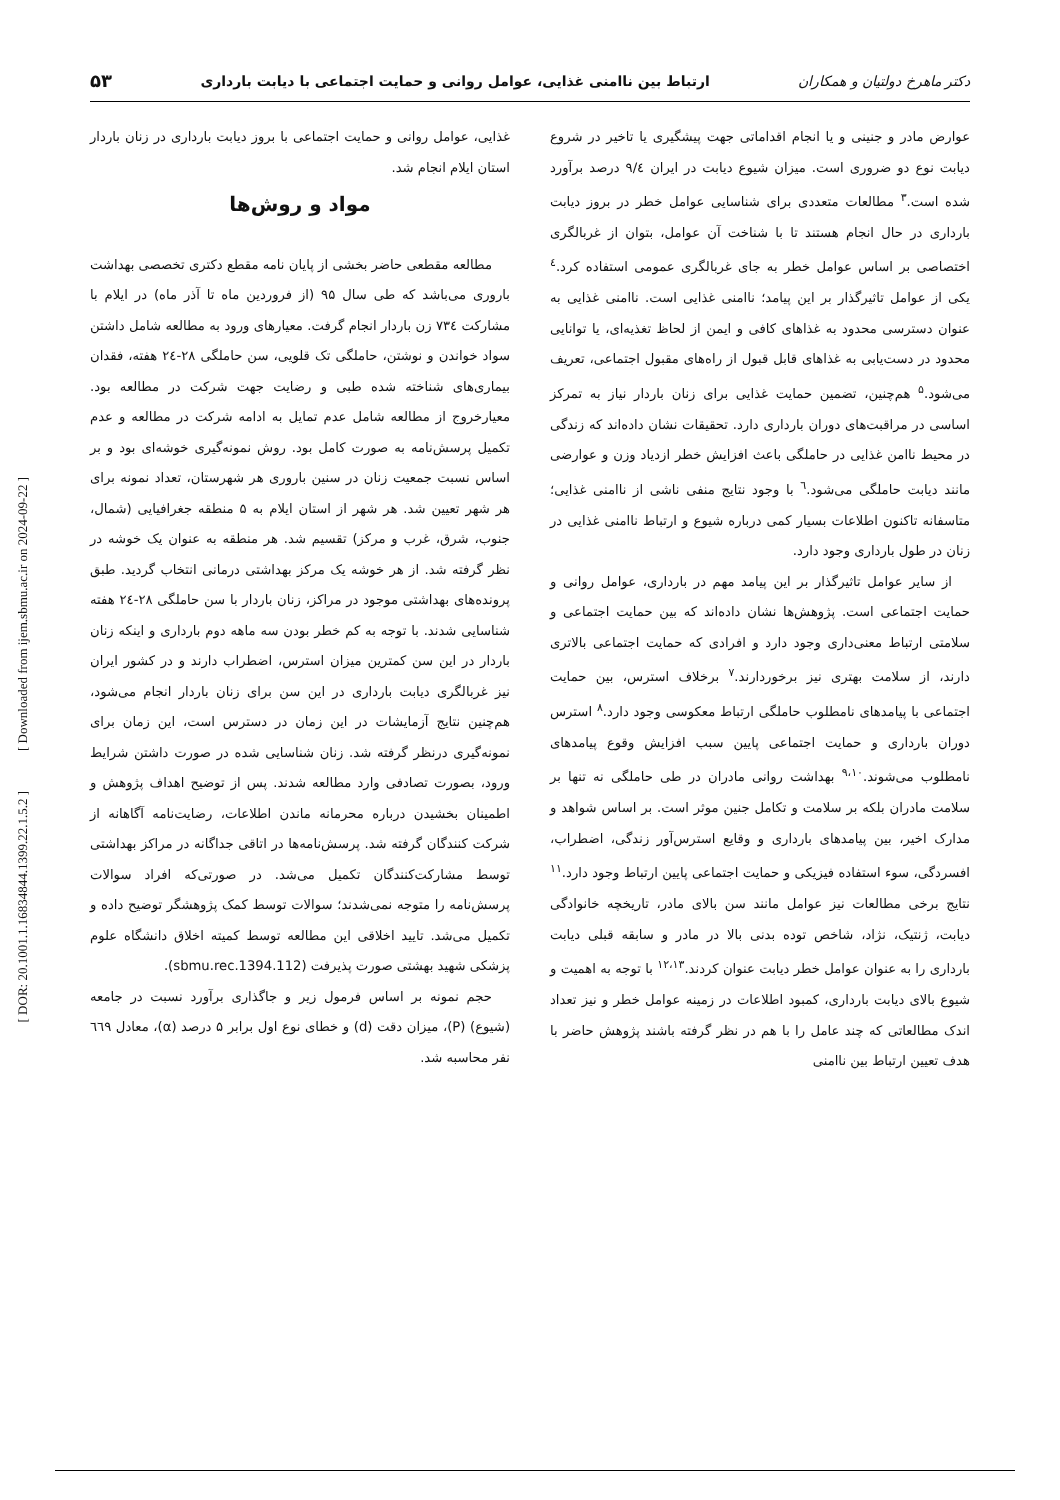[ Downloaded from ijem.sbmu.ac.ir on 2024-09-22 ]
[ DOR: 20.1001.1.16834844.1399.22.1.5.2 ]
دکتر ماهرخ دولتیان و همکاران ارتباط بین ناامنی غذایی، عوامل روانی و حمایت اجتماعی با دیابت بارداری ۵۳
عوارض مادر و جنینی و یا انجام اقداماتی جهت پیشگیری یا تاخیر در شروع دیابت نوع دو ضروری است. میزان شیوع دیابت در ایران ۹/٤ درصد برآورد شده است.<sup>۳</sup> مطالعات متعددی برای شناسایی عوامل خطر در بروز دیابت بارداری در حال انجام هستند تا با شناخت آن عوامل، بتوان از غربالگری اختصاصی بر اساس عوامل خطر به جای غربالگری عمومی استفاده کرد.<sup>٤</sup> یکی از عوامل تاثیرگذار بر این پیامد؛ ناامنی غذایی است. ناامنی غذایی به عنوان دسترسی محدود به غذاهای کافی و ایمن از لحاظ تغذیه‌ای، یا توانایی محدود در دست‌یابی به غذاهای قابل قبول از راه‌های مقبول اجتماعی، تعریف می‌شود.<sup>۵</sup> هم‌چنین، تضمین حمایت غذایی برای زنان باردار نیاز به تمرکز اساسی در مراقبت‌های دوران بارداری دارد. تحقیقات نشان داده‌اند که زندگی در محیط ناامن غذایی در حاملگی باعث افزایش خطر ازدیاد وزن و عوارضی مانند دیابت حاملگی می‌شود.<sup>٦</sup> با وجود نتایج منفی ناشی از ناامنی غذایی؛ متاسفانه تاکنون اطلاعات بسیار کمی درباره شیوع و ارتباط ناامنی غذایی در زنان در طول بارداری وجود دارد.
از سایر عوامل تاثیرگذار بر این پیامد مهم در بارداری، عوامل روانی و حمایت اجتماعی است. پژوهش‌ها نشان داده‌اند که بین حمایت اجتماعی و سلامتی ارتباط معنی‌داری وجود دارد و افرادی که حمایت اجتماعی بالاتری دارند، از سلامت بهتری نیز برخوردارند.<sup>۷</sup> برخلاف استرس، بین حمایت اجتماعی با پیامدهای نامطلوب حاملگی ارتباط معکوسی وجود دارد.<sup>۸</sup> استرس دوران بارداری و حمایت اجتماعی پایین سبب افزایش وقوع پیامدهای نامطلوب می‌شوند.<sup>۹،۱۰</sup> بهداشت روانی مادران در طی حاملگی نه تنها بر سلامت مادران بلکه بر سلامت و تکامل جنین موثر است. بر اساس شواهد و مدارک اخیر، بین پیامدهای بارداری و وقایع استرس‌آور زندگی، اضطراب، افسردگی، سوء استفاده فیزیکی و حمایت اجتماعی پایین ارتباط وجود دارد.<sup>۱۱</sup> نتایج برخی مطالعات نیز عوامل مانند سن بالای مادر، تاریخچه خانوادگی دیابت، ژنتیک، نژاد، شاخص توده بدنی بالا در مادر و سابقه قبلی دیابت بارداری را به عنوان عوامل خطر دیابت عنوان کردند.<sup>۱۲،۱۳</sup> با توجه به اهمیت و شیوع بالای دیابت بارداری، کمبود اطلاعات در زمینه عوامل خطر و نیز تعداد اندک مطالعاتی که چند عامل را با هم در نظر گرفته باشند پژوهش حاضر با هدف تعیین ارتباط بین ناامنی
غذایی، عوامل روانی و حمایت اجتماعی با بروز دیابت بارداری در زنان باردار استان ایلام انجام شد.
مواد و روش‌ها
مطالعه مقطعی حاضر بخشی از پایان نامه مقطع دکتری تخصصی بهداشت باروری می‌باشد که طی سال ۹۵ (از فروردین ماه تا آذر ماه) در ایلام با مشارکت ۷۳٤ زن باردار انجام گرفت. معیارهای ورود به مطالعه شامل داشتن سواد خواندن و نوشتن، حاملگی تک قلویی، سن حاملگی ۲۸-۲٤ هفته، فقدان بیماری‌های شناخته شده طبی و رضایت جهت شرکت در مطالعه بود. معیارخروج از مطالعه شامل عدم تمایل به ادامه شرکت در مطالعه و عدم تکمیل پرسش‌نامه به صورت کامل بود. روش نمونه‌گیری خوشه‌ای بود و بر اساس نسبت جمعیت زنان در سنین باروری هر شهرستان، تعداد نمونه برای هر شهر تعیین شد. هر شهر از استان ایلام به ۵ منطقه جغرافیایی (شمال، جنوب، شرق، غرب و مرکز) تقسیم شد. هر منطقه به عنوان یک خوشه در نظر گرفته شد. از هر خوشه یک مرکز بهداشتی درمانی انتخاب گردید. طبق پرونده‌های بهداشتی موجود در مراکز، زنان باردار با سن حاملگی ۲۸-۲٤ هفته شناسایی شدند. با توجه به کم خطر بودن سه ماهه دوم بارداری و اینکه زنان باردار در این سن کمترین میزان استرس، اضطراب دارند و در کشور ایران نیز غربالگری دیابت بارداری در این سن برای زنان باردار انجام می‌شود، هم‌چنین نتایج آزمایشات در این زمان در دسترس است، این زمان برای نمونه‌گیری درنظر گرفته شد. زنان شناسایی شده در صورت داشتن شرایط ورود، بصورت تصادفی وارد مطالعه شدند. پس از توضیح اهداف پژوهش و اطمینان بخشیدن درباره محرمانه ماندن اطلاعات، رضایت‌نامه آگاهانه از شرکت کنندگان گرفته شد. پرسش‌نامه‌ها در اتاقی جداگانه در مراکز بهداشتی توسط مشارکت‌کنندگان تکمیل می‌شد. در صورتی‌که افراد سوالات پرسش‌نامه را متوجه نمی‌شدند؛ سوالات توسط کمک پژوهشگر توضیح داده و تکمیل می‌شد. تایید اخلاقی این مطالعه توسط کمیته اخلاق دانشگاه علوم پزشکی شهید بهشتی صورت پذیرفت (sbmu.rec.1394.112).
حجم نمونه بر اساس فرمول زیر و جاگذاری برآورد نسبت در جامعه (شیوع) (P)، میزان دقت (d) و خطای نوع اول برابر ۵ درصد (α)، معادل ٦٦۹ نفر محاسبه شد.